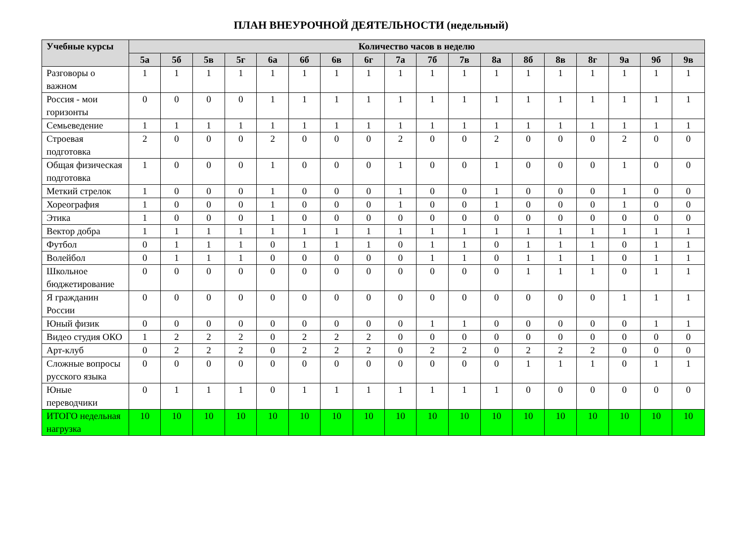ПЛАН ВНЕУРОЧНОЙ ДЕЯТЕЛЬНОСТИ (недельный)
| Учебные курсы | Количество часов в неделю | | | | | | | | | | | | | | | | | |
| --- | --- | --- | --- | --- | --- | --- | --- | --- | --- | --- | --- | --- | --- | --- | --- | --- | --- | --- |
| | 5а | 5б | 5в | 5г | 6а | 6б | 6в | 6г | 7а | 7б | 7в | 8а | 8б | 8в | 8г | 9а | 9б | 9в |
| Разговоры о важном | 1 | 1 | 1 | 1 | 1 | 1 | 1 | 1 | 1 | 1 | 1 | 1 | 1 | 1 | 1 | 1 | 1 | 1 |
| Россия - мои горизонты | 0 | 0 | 0 | 0 | 1 | 1 | 1 | 1 | 1 | 1 | 1 | 1 | 1 | 1 | 1 | 1 | 1 | 1 |
| Семьеведение | 1 | 1 | 1 | 1 | 1 | 1 | 1 | 1 | 1 | 1 | 1 | 1 | 1 | 1 | 1 | 1 | 1 | 1 |
| Строевая подготовка | 2 | 0 | 0 | 0 | 2 | 0 | 0 | 0 | 2 | 0 | 0 | 2 | 0 | 0 | 0 | 2 | 0 | 0 |
| Общая физическая подготовка | 1 | 0 | 0 | 0 | 1 | 0 | 0 | 0 | 1 | 0 | 0 | 1 | 0 | 0 | 0 | 1 | 0 | 0 |
| Меткий стрелок | 1 | 0 | 0 | 0 | 1 | 0 | 0 | 0 | 1 | 0 | 0 | 1 | 0 | 0 | 0 | 1 | 0 | 0 |
| Хореография | 1 | 0 | 0 | 0 | 1 | 0 | 0 | 0 | 1 | 0 | 0 | 1 | 0 | 0 | 0 | 1 | 0 | 0 |
| Этика | 1 | 0 | 0 | 0 | 1 | 0 | 0 | 0 | 0 | 0 | 0 | 0 | 0 | 0 | 0 | 0 | 0 | 0 |
| Вектор добра | 1 | 1 | 1 | 1 | 1 | 1 | 1 | 1 | 1 | 1 | 1 | 1 | 1 | 1 | 1 | 1 | 1 | 1 |
| Футбол | 0 | 1 | 1 | 1 | 0 | 1 | 1 | 1 | 0 | 1 | 1 | 0 | 1 | 1 | 1 | 0 | 1 | 1 |
| Волейбол | 0 | 1 | 1 | 1 | 0 | 0 | 0 | 0 | 0 | 1 | 1 | 0 | 1 | 1 | 1 | 0 | 1 | 1 |
| Школьное бюджетирование | 0 | 0 | 0 | 0 | 0 | 0 | 0 | 0 | 0 | 0 | 0 | 0 | 1 | 1 | 1 | 0 | 1 | 1 |
| Я гражданин России | 0 | 0 | 0 | 0 | 0 | 0 | 0 | 0 | 0 | 0 | 0 | 0 | 0 | 0 | 0 | 1 | 1 | 1 |
| Юный физик | 0 | 0 | 0 | 0 | 0 | 0 | 0 | 0 | 0 | 1 | 1 | 0 | 0 | 0 | 0 | 0 | 1 | 1 |
| Видео студия ОКО | 1 | 2 | 2 | 2 | 0 | 2 | 2 | 2 | 0 | 0 | 0 | 0 | 0 | 0 | 0 | 0 | 0 | 0 |
| Арт-клуб | 0 | 2 | 2 | 2 | 0 | 2 | 2 | 2 | 0 | 2 | 2 | 0 | 2 | 2 | 2 | 0 | 0 | 0 |
| Сложные вопросы русского языка | 0 | 0 | 0 | 0 | 0 | 0 | 0 | 0 | 0 | 0 | 0 | 0 | 1 | 1 | 1 | 0 | 1 | 1 |
| Юные переводчики | 0 | 1 | 1 | 1 | 0 | 1 | 1 | 1 | 1 | 1 | 1 | 1 | 0 | 0 | 0 | 0 | 0 | 0 |
| ИТОГО недельная нагрузка | 10 | 10 | 10 | 10 | 10 | 10 | 10 | 10 | 10 | 10 | 10 | 10 | 10 | 10 | 10 | 10 | 10 | 10 |